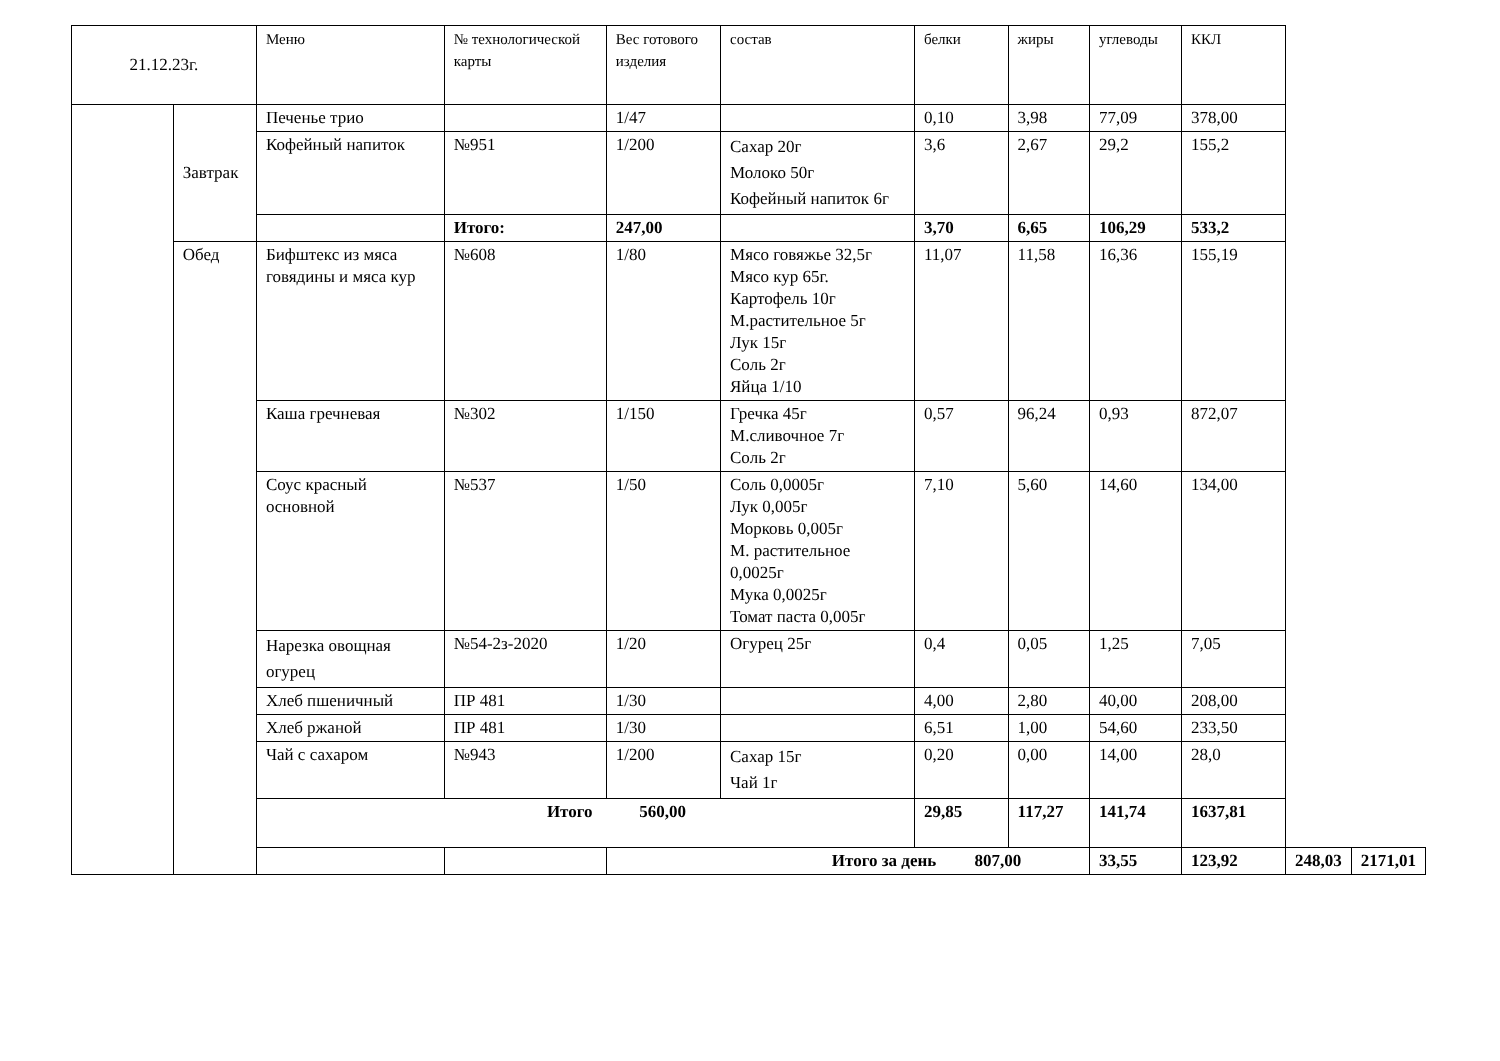| 21.12.23г. | | Меню | № технологической карты | Вес готового изделия | состав | белки | жиры | углеводы | ККЛ | | |
| | Завтрак | Печенье трио | | 1/47 | | 0,10 | 3,98 | 77,09 | 378,00 | | |
| | | Кофейный напиток | №951 | 1/200 | Сахар 20г Молоко 50г Кофейный напиток 6г | 3,6 | 2,67 | 29,2 | 155,2 | | |
| | | | Итого: | 247,00 | | 3,70 | 6,65 | 106,29 | 533,2 | | |
| | Обед | Бифштекс из мяса говядины и мяса кур | №608 | 1/80 | Мясо говяжье 32,5г Мясо кур 65г. Картофель 10г М.растительное 5г Лук 15г Соль 2г Яйца 1/10 | 11,07 | 11,58 | 16,36 | 155,19 | | |
| | | Каша гречневая | №302 | 1/150 | Гречка 45г М.сливочное 7г Соль 2г | 0,57 | 96,24 | 0,93 | 872,07 | | |
| | | Соус красный основной | №537 | 1/50 | Соль 0,0005г Лук 0,005г Морковь 0,005г М. растительное 0,0025г Мука 0,0025г Томат паста 0,005г | 7,10 | 5,60 | 14,60 | 134,00 | | |
| | | Нарезка овощная огурец | №54-2з-2020 | 1/20 | Огурец 25г | 0,4 | 0,05 | 1,25 | 7,05 | | |
| | | Хлеб пшеничный | ПР 481 | 1/30 | | 4,00 | 2,80 | 40,00 | 208,00 | | |
| | | Хлеб ржаной | ПР 481 | 1/30 | | 6,51 | 1,00 | 54,60 | 233,50 | | |
| | | Чай с сахаром | №943 | 1/200 | Сахар 15г Чай 1г | 0,20 | 0,00 | 14,00 | 28,0 | | |
| | | Итого 560,00 | | | | 29,85 | 117,27 | 141,74 | 1637,81 | | |
| | | | | Итого за день 807,00 | | | | 33,55 | 123,92 | 248,03 | 2171,01 |